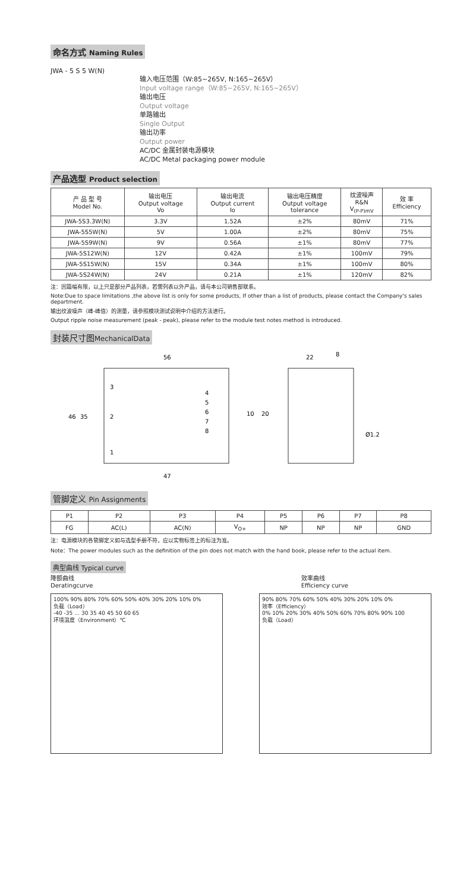命名方式 Naming Rules
JWA - 5 S 5 W(N)
输入电压范围（W:85~265V, N:165~265V）
Input voltage range（W:85~265V, N:165~265V）
输出电压
Output voltage
单路输出
Single Output
输出功率
Output power
AC/DC 金属封装电源模块
AC/DC Metal packaging power module
产品选型 Product selection
| 产 品 型 号 Model No. | 输出电压 Output voltage Vo | 输出电流 Output current Io | 输出电压精度 Output voltage tolerance | 纹波噪声 R&N V<sub>(P-P)mV</sub> | 效 率 Efficiency |
| --- | --- | --- | --- | --- | --- |
| JWA-5S3.3W(N) | 3.3V | 1.52A | ±2% | 80mV | 71% |
| JWA-5S5W(N) | 5V | 1.00A | ±2% | 80mV | 75% |
| JWA-5S9W(N) | 9V | 0.56A | ±1% | 80mV | 77% |
| JWA-5S12W(N) | 12V | 0.42A | ±1% | 100mV | 79% |
| JWA-5S15W(N) | 15V | 0.34A | ±1% | 100mV | 80% |
| JWA-5S24W(N) | 24V | 0.21A | ±1% | 120mV | 82% |
注：因篇幅有限，以上只是部分产品列表，若需列表以外产品，请与本公司销售部联系。
Note:Due to space limitations ,the above list is only for some products, If other than a list of products, please contact the Company's sales department.
输出纹波噪声（峰-峰值）的测量，请参照模块测试说明中介绍的方法进行。
Output ripple noise measurement (peak - peak), please refer to the module test notes method is introduced.
封装尺寸图MechanicalData
56
3
2
1
4
5
6
7
8
46
35
10
20
47
22
8
Ø1.2
管脚定义 Pin Assignments
| P1 | P2 | P3 | P4 | P5 | P6 | P7 | P8 |
| FG | AC(L) | AC(N) | V<sub>O+</sub> | NP | NP | NP | GND |
注：电源模块的各管脚定义如与选型手册不符，应以实物标签上的标注为准。
Note：The power modules such as the definition of the pin does not match with the hand book, please refer to the actual item.
典型曲线 Typical curve
降额曲线
Deratingcurve
效率曲线
Efficiency curve
100% 90% 80% 70% 60% 50% 40% 30% 20% 10% 0%
负载（Load）
-40 -35 … 30 35 40 45 50 60 65
环境温度（Environment）℃
90% 80% 70% 60% 50% 40% 30% 20% 10% 0%
效率（Efficiency）
0% 10% 20% 30% 40% 50% 60% 70% 80% 90% 100
负载（Load）